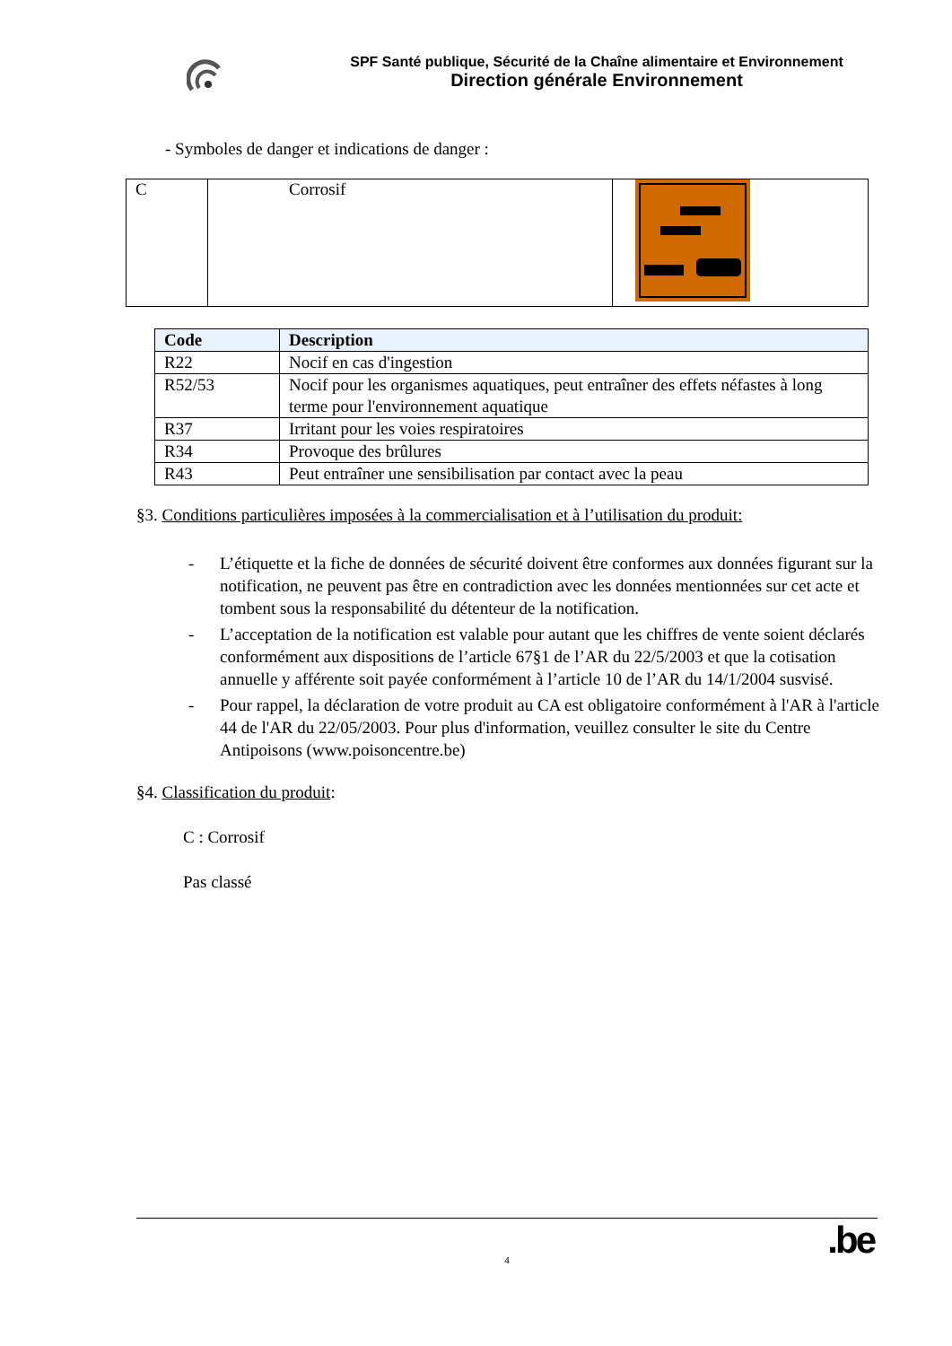SPF Santé publique, Sécurité de la Chaîne alimentaire et Environnement
Direction générale Environnement
- Symboles de danger et indications de danger :
| C | Corrosif | |
| Code | Description |
| --- | --- |
| R22 | Nocif en cas d'ingestion |
| R52/53 | Nocif pour les organismes aquatiques, peut entraîner des effets néfastes à long terme pour l'environnement aquatique |
| R37 | Irritant pour les voies respiratoires |
| R34 | Provoque des brûlures |
| R43 | Peut entraîner une sensibilisation par contact avec la peau |
§3. Conditions particulières imposées à la commercialisation et à l’utilisation du produit:
- L’étiquette et la fiche de données de sécurité doivent être conformes aux données figurant sur la notification, ne peuvent pas être en contradiction avec les données mentionnées sur cet acte et tombent sous la responsabilité du détenteur de la notification.
- L’acceptation de la notification est valable pour autant que les chiffres de vente soient déclarés conformément aux dispositions de l’article 67§1 de l’AR du 22/5/2003 et que la cotisation annuelle y afférente soit payée conformément à l’article 10 de l’AR du 14/1/2004 susvisé.
- Pour rappel, la déclaration de votre produit au CA est obligatoire conformément à l'AR à l'article 44 de l'AR du 22/05/2003. Pour plus d'information, veuillez consulter le site du Centre Antipoisons (www.poisoncentre.be)
§4. Classification du produit:
C : Corrosif
Pas classé
4
.be